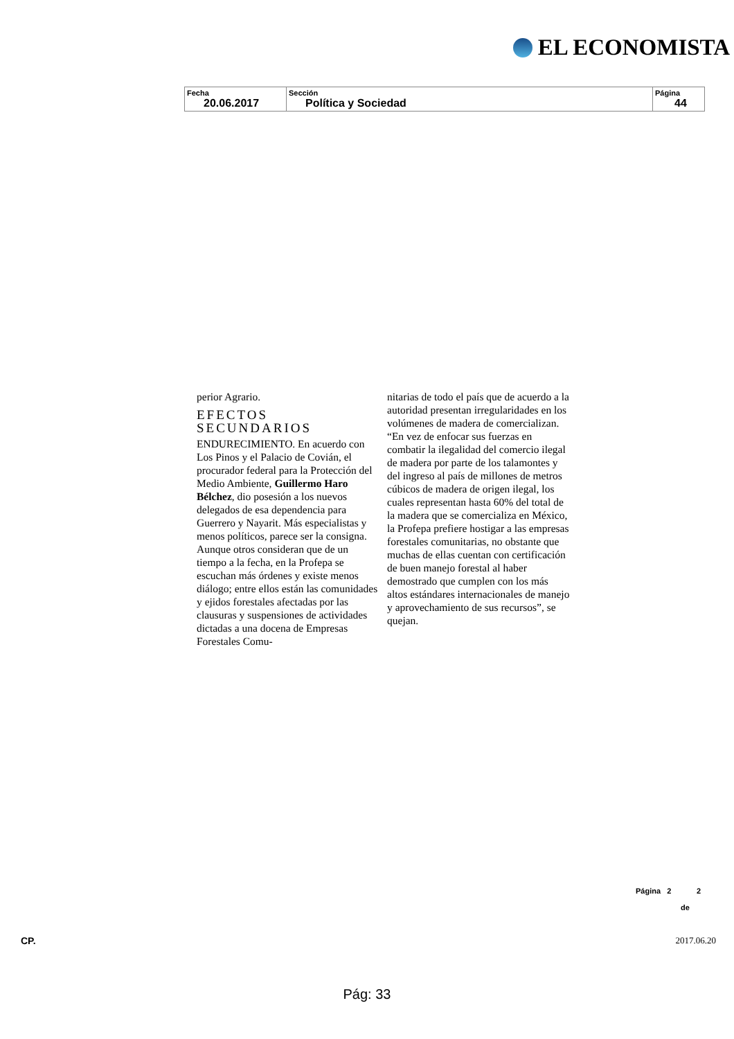EL ECONOMISTA
| Fecha 20.06.2017 | Sección Política y Sociedad | Página 44 |
perior Agrario.
EFECTOS SECUNDARIOS
ENDURECIMIENTO. En acuerdo con Los Pinos y el Palacio de Covián, el procurador federal para la Protección del Medio Ambiente, Guillermo Haro Bélchez, dio posesión a los nuevos delegados de esa dependencia para Guerrero y Nayarit. Más especialistas y menos políticos, parece ser la consigna. Aunque otros consideran que de un tiempo a la fecha, en la Profepa se escuchan más órdenes y existe menos diálogo; entre ellos están las comunidades y ejidos forestales afectadas por las clausuras y suspensiones de actividades dictadas a una docena de Empresas Forestales Comu-
nitarias de todo el país que de acuerdo a la autoridad presentan irregularidades en los volúmenes de madera de comercializan. “En vez de enfocar sus fuerzas en combatir la ilegalidad del comercio ilegal de madera por parte de los talamontes y del ingreso al país de millones de metros cúbicos de madera de origen ilegal, los cuales representan hasta 60% del total de la madera que se comercializa en México, la Profepa prefiere hostigar a las empresas forestales comunitarias, no obstante que muchas de ellas cuentan con certificación de buen manejo forestal al haber demostrado que cumplen con los más altos estándares internacionales de manejo y aprovechamiento de sus recursos”, se quejan.
Página 2 2
de
CP. 2017.06.20
Pág: 33